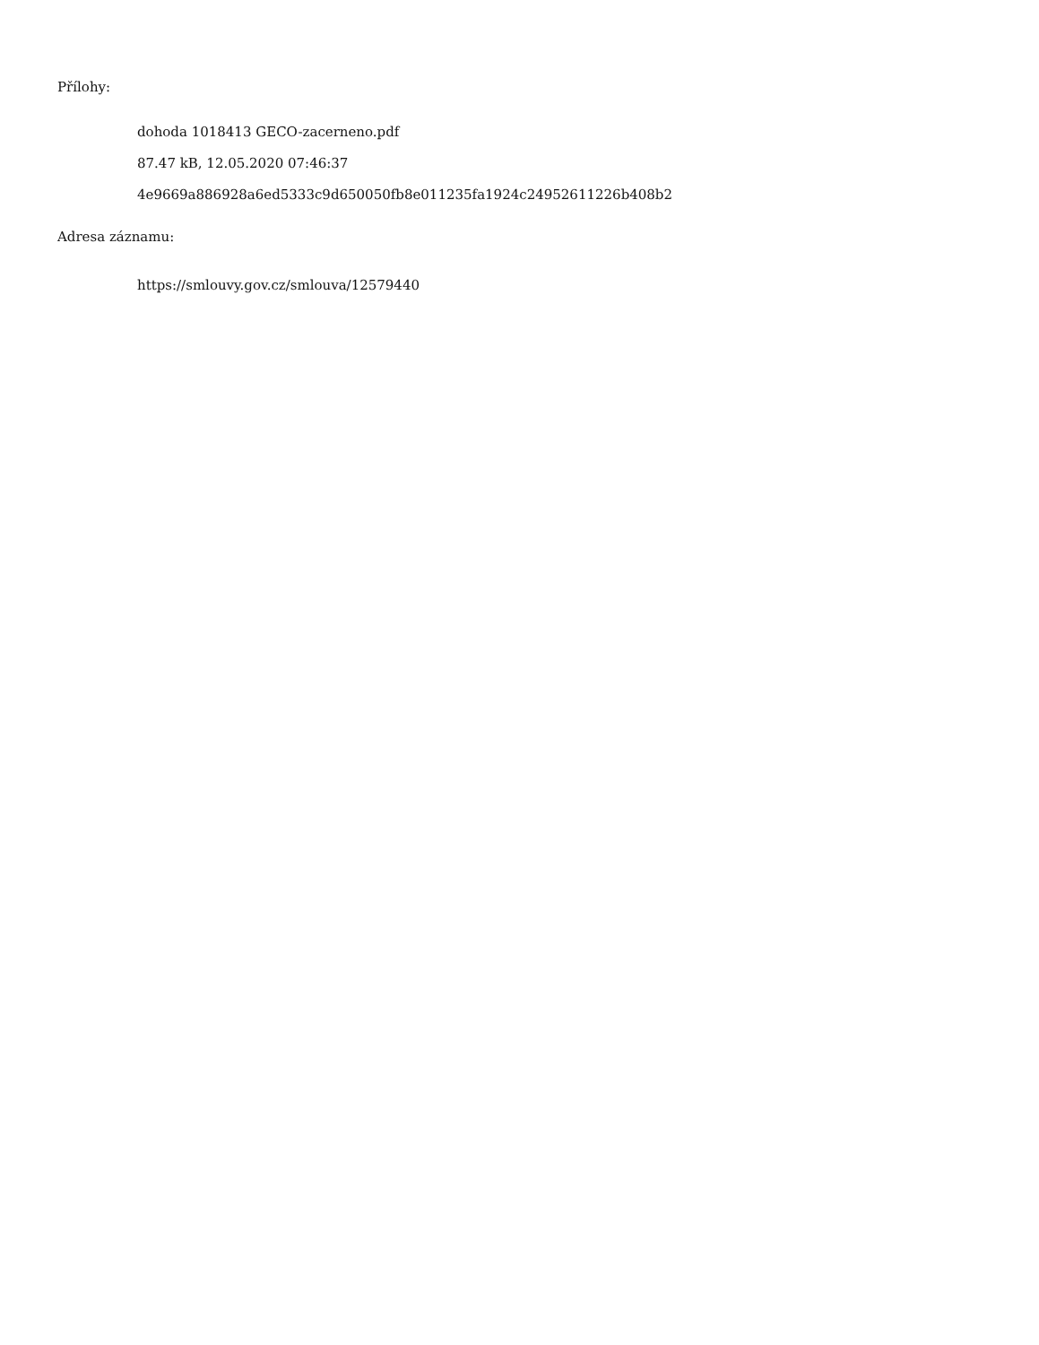Přílohy:
dohoda 1018413 GECO-zacerneno.pdf
87.47 kB, 12.05.2020 07:46:37
4e9669a886928a6ed5333c9d650050fb8e011235fa1924c24952611226b408b2
Adresa záznamu:
https://smlouvy.gov.cz/smlouva/12579440